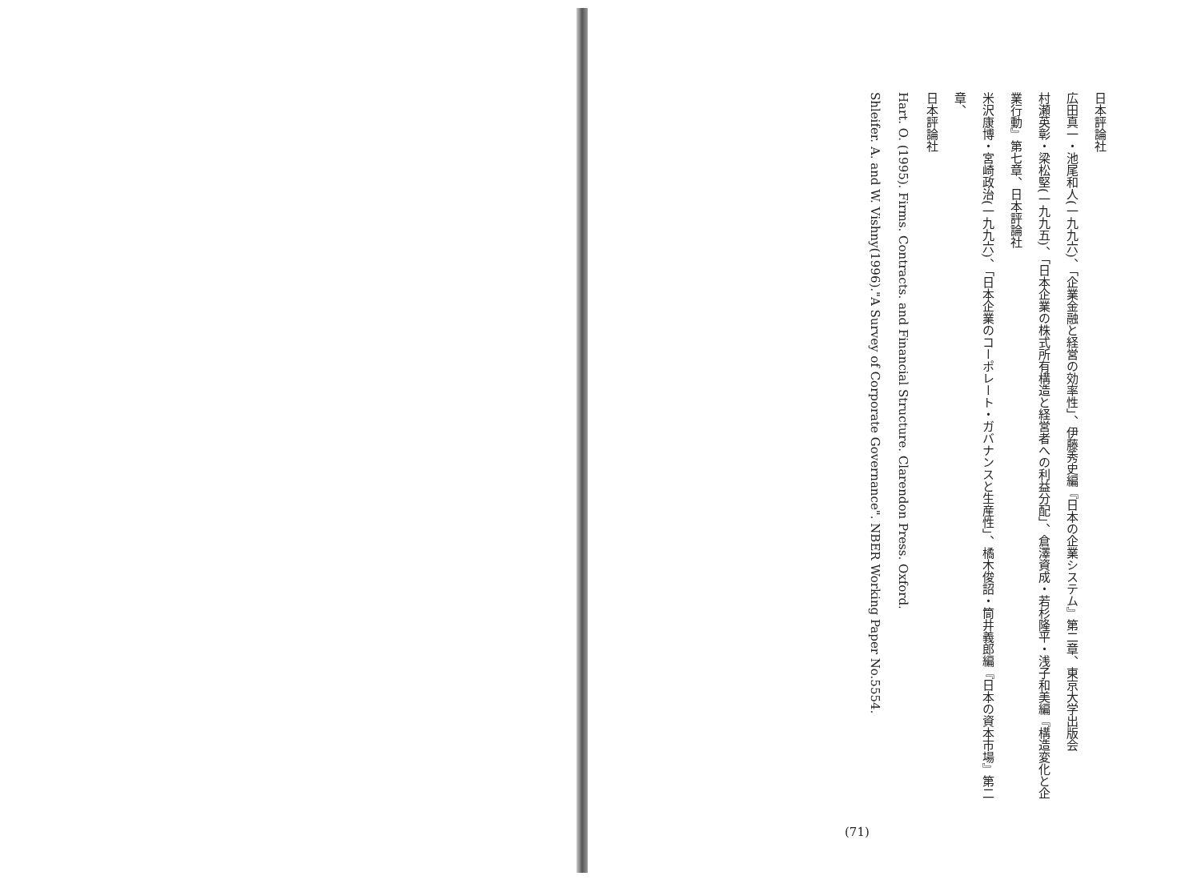日本評論社
広田真一・池尾和人(一九九六)、「企業金融と経営の効率性」、伊藤秀史編『日本の企業システム』第二章、東京大学出版会
村瀬英彰・梁松堅(一九九五)、「日本企業の株式所有構造と経営者への利益分配」、倉澤資成・若杉隆平・浅子和美編『構造変化と企
業行動』第七章、日本評論社
米沢康博・宮崎政治(一九九六)、「日本企業のコーポレート・ガバナンスと生産性」、橘木俊詔・筒井義郎編『日本の資本市場』第二章、
日本評論社
Hart. O. (1995). Firms. Contracts. and Financial Structure. Clarendon Press. Oxford.
Shleifer. A. and W. Vishny(1996)."A Survey of Corporate Governance". NBER Working Paper No.5554.
(71)